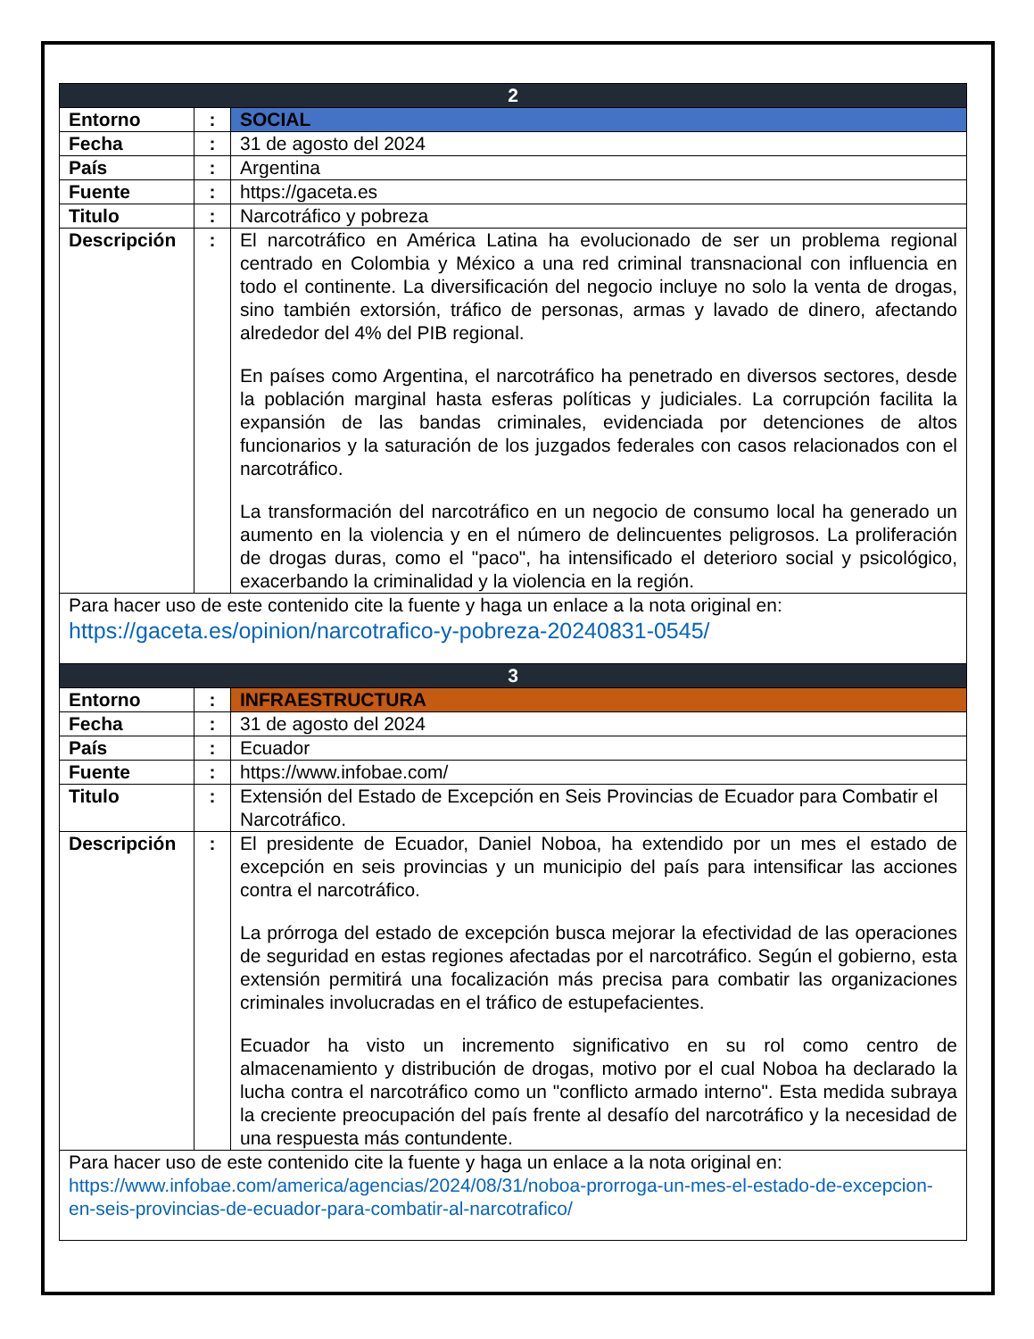| 2 | | |
| Entorno | : | SOCIAL |
| Fecha | : | 31 de agosto del 2024 |
| País | : | Argentina |
| Fuente | : | https://gaceta.es |
| Titulo | : | Narcotráfico y pobreza |
| Descripción | : | El narcotráfico en América Latina ha evolucionado de ser un problema regional centrado en Colombia y México a una red criminal transnacional con influencia en todo el continente. La diversificación del negocio incluye no solo la venta de drogas, sino también extorsión, tráfico de personas, armas y lavado de dinero, afectando alrededor del 4% del PIB regional. En países como Argentina, el narcotráfico ha penetrado en diversos sectores, desde la población marginal hasta esferas políticas y judiciales. La corrupción facilita la expansión de las bandas criminales, evidenciada por detenciones de altos funcionarios y la saturación de los juzgados federales con casos relacionados con el narcotráfico. La transformación del narcotráfico en un negocio de consumo local ha generado un aumento en la violencia y en el número de delincuentes peligrosos. La proliferación de drogas duras, como el "paco", ha intensificado el deterioro social y psicológico, exacerbando la criminalidad y la violencia en la región. |
| Para hacer uso de este contenido cite la fuente y haga un enlace a la nota original en: https://gaceta.es/opinion/narcotrafico-y-pobreza-20240831-0545/ | | |
| 3 | | |
| Entorno | : | INFRAESTRUCTURA |
| Fecha | : | 31 de agosto del 2024 |
| País | : | Ecuador |
| Fuente | : | https://www.infobae.com/ |
| Titulo | : | Extensión del Estado de Excepción en Seis Provincias de Ecuador para Combatir el Narcotráfico. |
| Descripción | : | El presidente de Ecuador, Daniel Noboa, ha extendido por un mes el estado de excepción en seis provincias y un municipio del país para intensificar las acciones contra el narcotráfico. La prórroga del estado de excepción busca mejorar la efectividad de las operaciones de seguridad en estas regiones afectadas por el narcotráfico. Según el gobierno, esta extensión permitirá una focalización más precisa para combatir las organizaciones criminales involucradas en el tráfico de estupefacientes. Ecuador ha visto un incremento significativo en su rol como centro de almacenamiento y distribución de drogas, motivo por el cual Noboa ha declarado la lucha contra el narcotráfico como un "conflicto armado interno". Esta medida subraya la creciente preocupación del país frente al desafío del narcotráfico y la necesidad de una respuesta más contundente. |
| Para hacer uso de este contenido cite la fuente y haga un enlace a la nota original en: https://www.infobae.com/america/agencias/2024/08/31/noboa-prorroga-un-mes-el-estado-de-excepcion-en-seis-provincias-de-ecuador-para-combatir-al-narcotrafico/ | | |